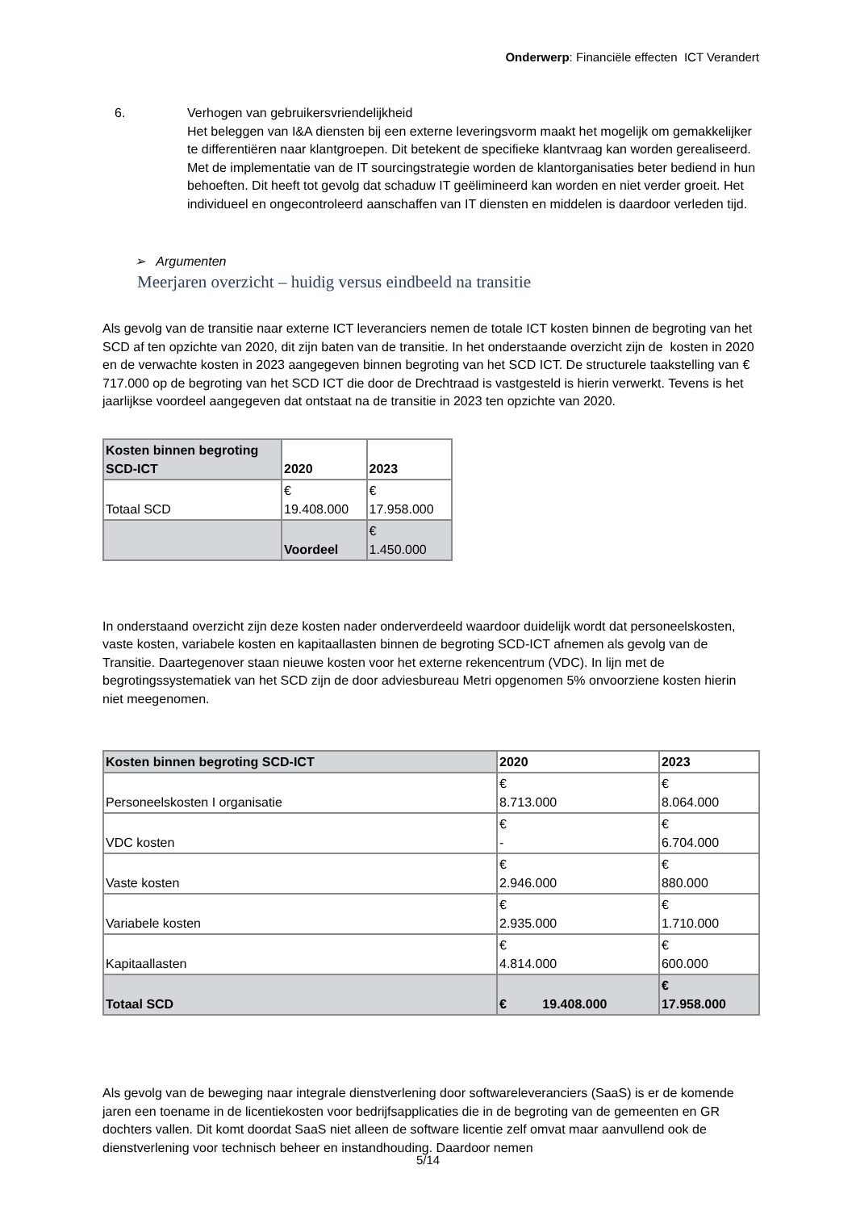Onderwerp: Financiële effecten ICT Verandert
6. Verhogen van gebruikersvriendelijkheid
Het beleggen van I&A diensten bij een externe leveringsvorm maakt het mogelijk om gemakkelijker te differentiëren naar klantgroepen. Dit betekent de specifieke klantvraag kan worden gerealiseerd. Met de implementatie van de IT sourcingstrategie worden de klantorganisaties beter bediend in hun behoeften. Dit heeft tot gevolg dat schaduw IT geëlimineerd kan worden en niet verder groeit. Het individueel en ongecontroleerd aanschaffen van IT diensten en middelen is daardoor verleden tijd.
➢ Argumenten
Meerjaren overzicht – huidig versus eindbeeld na transitie
Als gevolg van de transitie naar externe ICT leveranciers nemen de totale ICT kosten binnen de begroting van het SCD af ten opzichte van 2020, dit zijn baten van de transitie. In het onderstaande overzicht zijn de kosten in 2020 en de verwachte kosten in 2023 aangegeven binnen begroting van het SCD ICT. De structurele taakstelling van € 717.000 op de begroting van het SCD ICT die door de Drechtraad is vastgesteld is hierin verwerkt. Tevens is het jaarlijkse voordeel aangegeven dat ontstaat na de transitie in 2023 ten opzichte van 2020.
| Kosten binnen begroting SCD-ICT | 2020 | 2023 |
| Totaal SCD | € 19.408.000 | € 17.958.000 |
| | Voordeel | € 1.450.000 |
In onderstaand overzicht zijn deze kosten nader onderverdeeld waardoor duidelijk wordt dat personeelskosten, vaste kosten, variabele kosten en kapitaallasten binnen de begroting SCD-ICT afnemen als gevolg van de Transitie. Daartegenover staan nieuwe kosten voor het externe rekencentrum (VDC). In lijn met de begrotingssystematiek van het SCD zijn de door adviesbureau Metri opgenomen 5% onvoorziene kosten hierin niet meegenomen.
| Kosten binnen begroting SCD-ICT | 2020 | 2023 |
| Personeelskosten I organisatie | € 8.713.000 | € 8.064.000 |
| VDC kosten | € - | € 6.704.000 |
| Vaste kosten | € 2.946.000 | € 880.000 |
| Variabele kosten | € 2.935.000 | € 1.710.000 |
| Kapitaallasten | € 4.814.000 | € 600.000 |
| Totaal SCD | € 19.408.000 | € 17.958.000 |
Als gevolg van de beweging naar integrale dienstverlening door softwareleveranciers (SaaS) is er de komende jaren een toename in de licentiekosten voor bedrijfsapplicaties die in de begroting van de gemeenten en GR dochters vallen. Dit komt doordat SaaS niet alleen de software licentie zelf omvat maar aanvullend ook de dienstverlening voor technisch beheer en instandhouding. Daardoor nemen
5/14